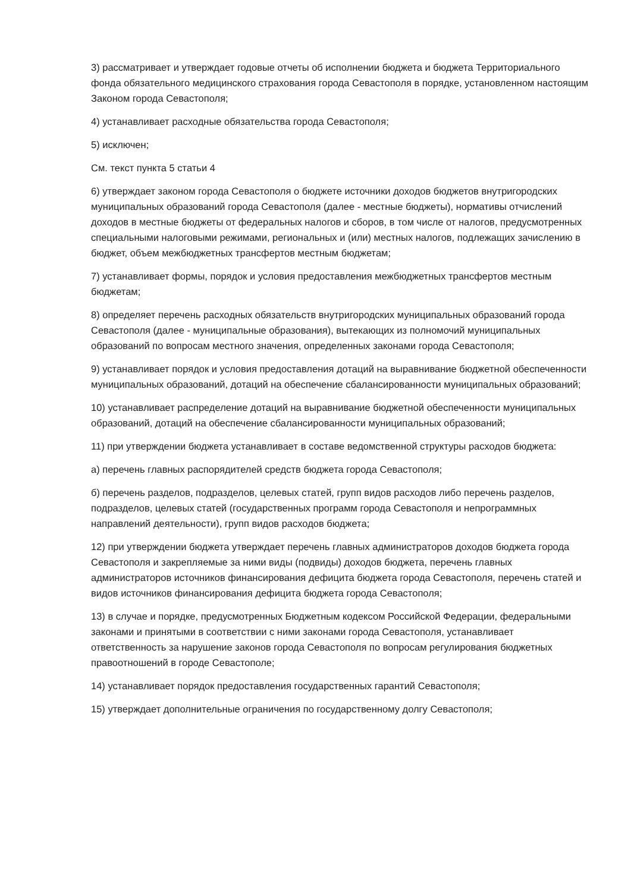3) рассматривает и утверждает годовые отчеты об исполнении бюджета и бюджета Территориального фонда обязательного медицинского страхования города Севастополя в порядке, установленном настоящим Законом города Севастополя;
4) устанавливает расходные обязательства города Севастополя;
5) исключен;
См. текст пункта 5 статьи 4
6) утверждает законом города Севастополя о бюджете источники доходов бюджетов внутригородских муниципальных образований города Севастополя (далее - местные бюджеты), нормативы отчислений доходов в местные бюджеты от федеральных налогов и сборов, в том числе от налогов, предусмотренных специальными налоговыми режимами, региональных и (или) местных налогов, подлежащих зачислению в бюджет, объем межбюджетных трансфертов местным бюджетам;
7) устанавливает формы, порядок и условия предоставления межбюджетных трансфертов местным бюджетам;
8) определяет перечень расходных обязательств внутригородских муниципальных образований города Севастополя (далее - муниципальные образования), вытекающих из полномочий муниципальных образований по вопросам местного значения, определенных законами города Севастополя;
9) устанавливает порядок и условия предоставления дотаций на выравнивание бюджетной обеспеченности муниципальных образований, дотаций на обеспечение сбалансированности муниципальных образований;
10) устанавливает распределение дотаций на выравнивание бюджетной обеспеченности муниципальных образований, дотаций на обеспечение сбалансированности муниципальных образований;
11) при утверждении бюджета устанавливает в составе ведомственной структуры расходов бюджета:
а) перечень главных распорядителей средств бюджета города Севастополя;
б) перечень разделов, подразделов, целевых статей, групп видов расходов либо перечень разделов, подразделов, целевых статей (государственных программ города Севастополя и непрограммных направлений деятельности), групп видов расходов бюджета;
12) при утверждении бюджета утверждает перечень главных администраторов доходов бюджета города Севастополя и закрепляемые за ними виды (подвиды) доходов бюджета, перечень главных администраторов источников финансирования дефицита бюджета города Севастополя, перечень статей и видов источников финансирования дефицита бюджета города Севастополя;
13) в случае и порядке, предусмотренных Бюджетным кодексом Российской Федерации, федеральными законами и принятыми в соответствии с ними законами города Севастополя, устанавливает ответственность за нарушение законов города Севастополя по вопросам регулирования бюджетных правоотношений в городе Севастополе;
14) устанавливает порядок предоставления государственных гарантий Севастополя;
15) утверждает дополнительные ограничения по государственному долгу Севастополя;